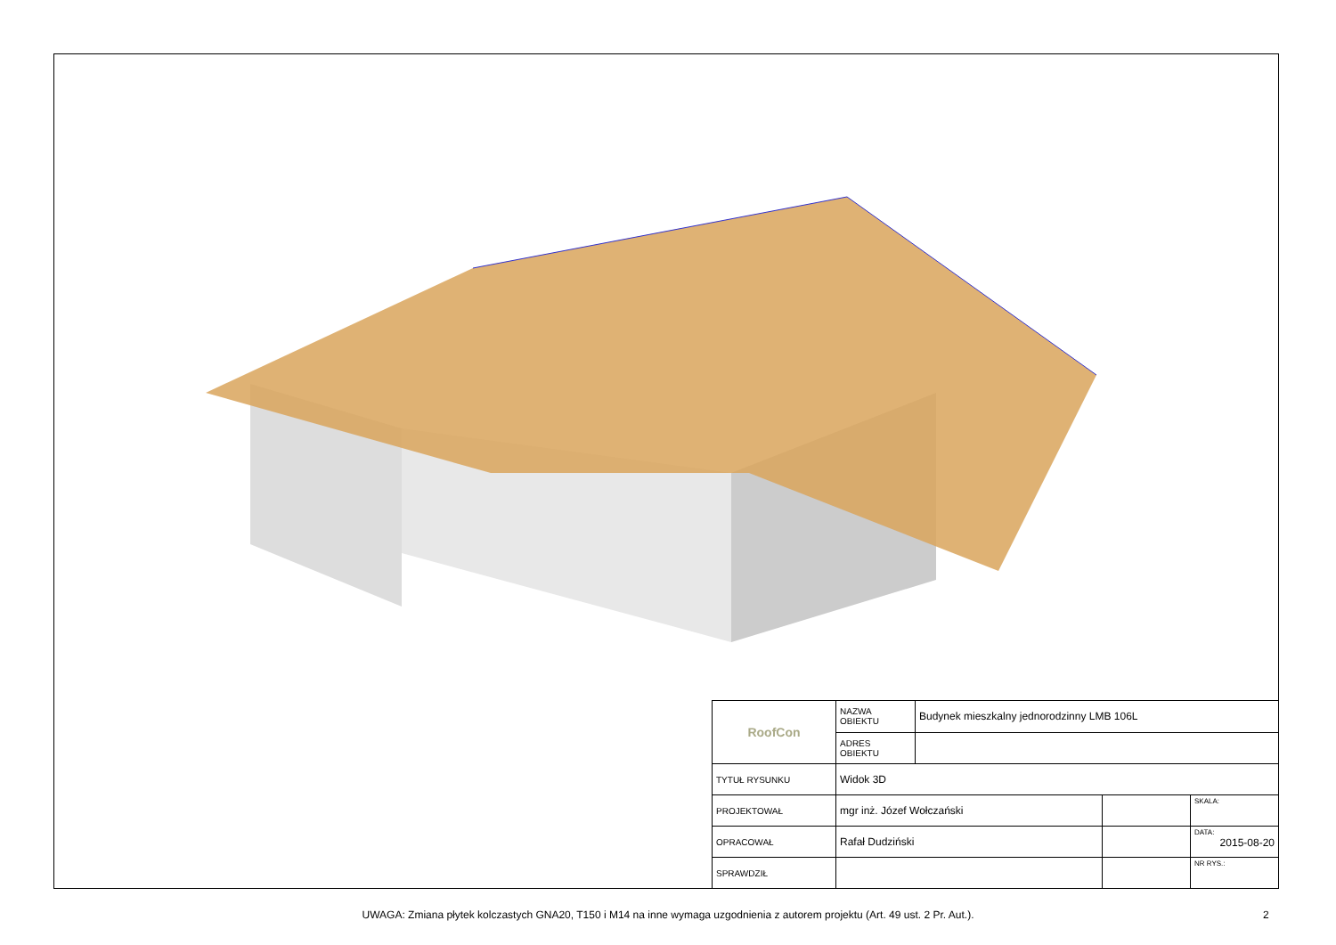| RoofCon | NAZWA OBIEKTU | Budynek mieszkalny jednorodzinny LMB 106L | | |
| | ADRES OBIEKTU | | | |
| TYTUŁ RYSUNKU | Widok 3D | | | |
| PROJEKTOWAŁ | mgr inż. Józef Wołczański | | | SKALA: |
| OPRACOWAŁ | Rafał Dudziński | | | DATA: 2015-08-20 |
| SPRAWDZIŁ | | | | NR RYS.: |
UWAGA: Zmiana płytek kolczastych GNA20, T150 i M14 na inne wymaga uzgodnienia z autorem projektu (Art. 49 ust. 2 Pr. Aut.). 2